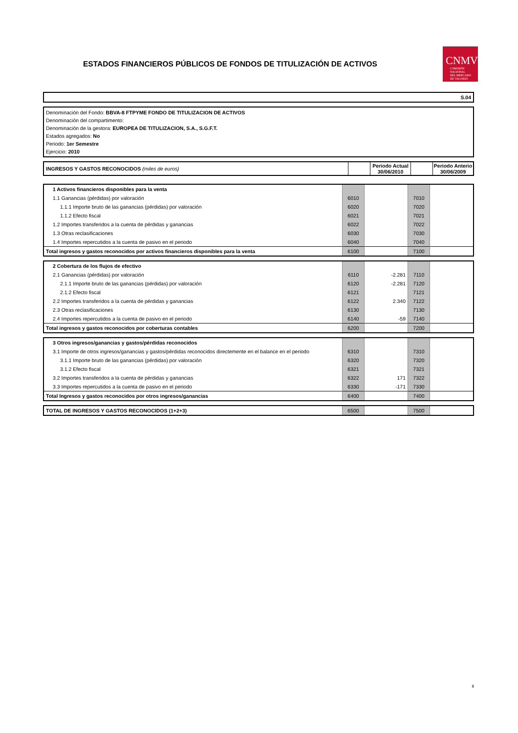ESTADOS FINANCIEROS PÚBLICOS DE FONDOS DE TITULIZACIÓN DE ACTIVOS
CNMV
COMISIÓN
NACIONAL
DEL MERCADO
DE VALORES
S.04
Denominación del Fondo: BBVA-8 FTPYME FONDO DE TITULIZACION DE ACTIVOS
Denominación del compartimento:
Denominación de la gestora: EUROPEA DE TITULIZACION, S.A., S.G.F.T.
Estados agregados: No
Periodo: 1er Semestre
Ejercicio: 2010
| INGRESOS Y GASTOS RECONOCIDOS (miles de euros) | | Periodo Actual 30/06/2010 | | Periodo Anterio 30/06/2009 |
| 1 Activos financieros disponibles para la venta | | | | |
| 1.1 Ganancias (pérdidas) por valoración | 6010 | | 7010 | |
| 1.1.1 Importe bruto de las ganancias (pérdidas) por valoración | 6020 | | 7020 | |
| 1.1.2 Efecto fiscal | 6021 | | 7021 | |
| 1.2 Importes transferidos a la cuenta de pérdidas y ganancias | 6022 | | 7022 | |
| 1.3 Otras reclasificaciones | 6030 | | 7030 | |
| 1.4 Importes repercutidos a la cuenta de pasivo en el periodo | 6040 | | 7040 | |
| Total ingresos y gastos reconocidos por activos financieros disponibles para la venta | 6100 | | 7100 | |
| 2 Cobertura de los flujos de efectivo | | | | |
| 2.1 Ganancias (pérdidas) por valoración | 6110 | -2.281 | 7110 | |
| 2.1.1 Importe bruto de las ganancias (pérdidas) por valoración | 6120 | -2.281 | 7120 | |
| 2.1.2 Efecto fiscal | 6121 | | 7121 | |
| 2.2 Importes transferidos a la cuenta de pérdidas y ganancias | 6122 | 2.340 | 7122 | |
| 2.3 Otras reclasificaciones | 6130 | | 7130 | |
| 2.4 Importes repercutidos a la cuenta de pasivo en el periodo | 6140 | -59 | 7140 | |
| Total ingresos y gastos reconocidos por coberturas contables | 6200 | | 7200 | |
| 3 Otros ingresos/ganancias y gastos/pérdidas reconocidos | | | | |
| 3.1 Importe de otros ingresos/ganancias y gastos/pérdidas reconocidos directemente en el balance en el periodo | 6310 | | 7310 | |
| 3.1.1 Importe bruto de las ganancias (pérdidas) por valoración | 6320 | | 7320 | |
| 3.1.2 Efecto fiscal | 6321 | | 7321 | |
| 3.2 Importes transferidos a la cuenta de pérdidas y ganancias | 6322 | 171 | 7322 | |
| 3.3 Importes repercutidos a la cuenta de pasivo en el periodo | 6330 | -171 | 7330 | |
| Total Ingresos y gastos reconocidos por otros ingresos/ganancias | 6400 | | 7400 | |
| TOTAL DE INGRESOS Y GASTOS RECONOCIDOS (1+2+3) | 6500 | | 7500 | |
8